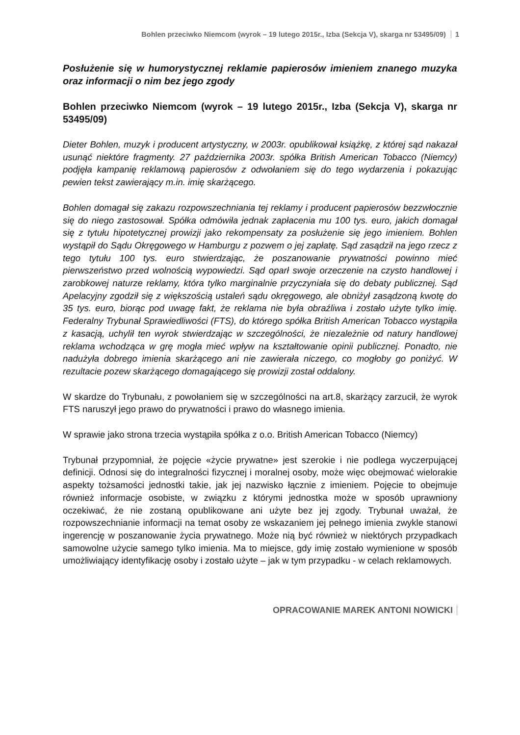Bohlen przeciwko Niemcom (wyrok – 19 lutego 2015r., Izba (Sekcja V), skarga nr 53495/09) 1
Posłużenie się w humorystycznej reklamie papierosów imieniem znanego muzyka oraz informacji o nim bez jego zgody
Bohlen przeciwko Niemcom (wyrok – 19 lutego 2015r., Izba (Sekcja V), skarga nr 53495/09)
Dieter Bohlen, muzyk i producent artystyczny, w 2003r. opublikował książkę, z której sąd nakazał usunąć niektóre fragmenty. 27 października 2003r. spółka British American Tobacco (Niemcy) podjęła kampanię reklamową papierosów z odwołaniem się do tego wydarzenia i pokazując pewien tekst zawierający m.in. imię skarżącego.
Bohlen domagał się zakazu rozpowszechniania tej reklamy i producent papierosów bezzwłocznie się do niego zastosował. Spółka odmówiła jednak zapłacenia mu 100 tys. euro, jakich domagał się z tytułu hipotetycznej prowizji jako rekompensaty za posłużenie się jego imieniem. Bohlen wystąpił do Sądu Okręgowego w Hamburgu z pozwem o jej zapłatę. Sąd zasądził na jego rzecz z tego tytułu 100 tys. euro stwierdzając, że poszanowanie prywatności powinno mieć pierwszeństwo przed wolnością wypowiedzi. Sąd oparł swoje orzeczenie na czysto handlowej i zarobkowej naturze reklamy, która tylko marginalnie przyczyniała się do debaty publicznej. Sąd Apelacyjny zgodził się z większością ustaleń sądu okręgowego, ale obniżył zasądzoną kwotę do 35 tys. euro, biorąc pod uwagę fakt, że reklama nie była obraźliwa i zostało użyte tylko imię. Federalny Trybunał Sprawiedliwości (FTS), do którego spółka British American Tobacco wystąpiła z kasacją, uchylił ten wyrok stwierdzając w szczególności, że niezależnie od natury handlowej reklama wchodząca w grę mogła mieć wpływ na kształtowanie opinii publicznej. Ponadto, nie nadużyła dobrego imienia skarżącego ani nie zawierała niczego, co mogłoby go poniżyć. W rezultacie pozew skarżącego domagającego się prowizji został oddalony.
W skardze do Trybunału, z powołaniem się w szczególności na art.8, skarżący zarzucił, że wyrok FTS naruszył jego prawo do prywatności i prawo do własnego imienia.
W sprawie jako strona trzecia wystąpiła spółka z o.o. British American Tobacco (Niemcy)
Trybunał przypomniał, że pojęcie «życie prywatne» jest szerokie i nie podlega wyczerpującej definicji. Odnosi się do integralności fizycznej i moralnej osoby, może więc obejmować wielorakie aspekty tożsamości jednostki takie, jak jej nazwisko łącznie z imieniem. Pojęcie to obejmuje również informacje osobiste, w związku z którymi jednostka może w sposób uprawniony oczekiwać, że nie zostaną opublikowane ani użyte bez jej zgody. Trybunał uważał, że rozpowszechnianie informacji na temat osoby ze wskazaniem jej pełnego imienia zwykle stanowi ingerencję w poszanowanie życia prywatnego. Może nią być również w niektórych przypadkach samowolne użycie samego tylko imienia. Ma to miejsce, gdy imię zostało wymienione w sposób umożliwiający identyfikację osoby i zostało użyte – jak w tym przypadku - w celach reklamowych.
OPRACOWANIE MAREK ANTONI NOWICKI